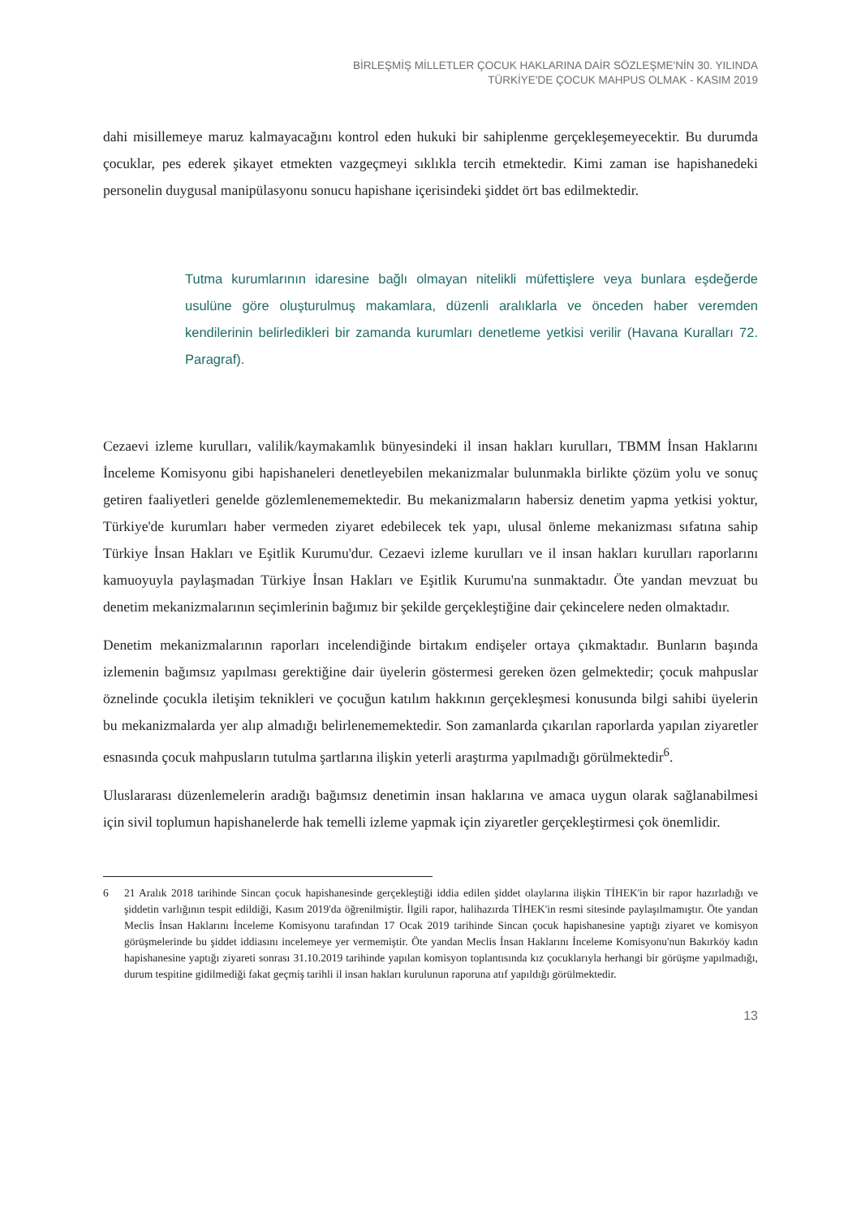BİRLEŞMİŞ MİLLETLER ÇOCUK HAKLARINA DAİR SÖZLEŞME'NİN 30. YILINDA
TÜRKİYE'DE ÇOCUK MAHPUS OLMAK - KASIM 2019
dahi misillemeye maruz kalmayacağını kontrol eden hukuki bir sahiplenme gerçekleşemeyecektir. Bu durumda çocuklar, pes ederek şikayet etmekten vazgeçmeyi sıklıkla tercih etmektedir. Kimi zaman ise hapishanedeki personelin duygusal manipülasyonu sonucu hapishane içerisindeki şiddet ört bas edilmektedir.
Tutma kurumlarının idaresine bağlı olmayan nitelikli müfettişlere veya bunlara eşdeğerde usulüne göre oluşturulmuş makamlara, düzenli aralıklarla ve önceden haber veremden kendilerinin belirledikleri bir zamanda kurumları denetleme yetkisi verilir (Havana Kuralları 72. Paragraf).
Cezaevi izleme kurulları, valilik/kaymakamlık bünyesindeki il insan hakları kurulları, TBMM İnsan Haklarını İnceleme Komisyonu gibi hapishaneleri denetleyebilen mekanizmalar bulunmakla birlikte çözüm yolu ve sonuç getiren faaliyetleri genelde gözlemlenememektedir. Bu mekanizmaların habersiz denetim yapma yetkisi yoktur, Türkiye'de kurumları haber vermeden ziyaret edebilecek tek yapı, ulusal önleme mekanizması sıfatına sahip Türkiye İnsan Hakları ve Eşitlik Kurumu'dur. Cezaevi izleme kurulları ve il insan hakları kurulları raporlarını kamuoyuyla paylaşmadan Türkiye İnsan Hakları ve Eşitlik Kurumu'na sunmaktadır. Öte yandan mevzuat bu denetim mekanizmalarının seçimlerinin bağımız bir şekilde gerçekleştiğine dair çekincelere neden olmaktadır.
Denetim mekanizmalarının raporları incelendiğinde birtakım endişeler ortaya çıkmaktadır. Bunların başında izlemenin bağımsız yapılması gerektiğine dair üyelerin göstermesi gereken özen gelmektedir; çocuk mahpuslar öznelinde çocukla iletişim teknikleri ve çocuğun katılım hakkının gerçekleşmesi konusunda bilgi sahibi üyelerin bu mekanizmalarda yer alıp almadığı belirlenememektedir. Son zamanlarda çıkarılan raporlarda yapılan ziyaretler esnasında çocuk mahpusların tutulma şartlarına ilişkin yeterli araştırma yapılmadığı görülmektedir<sup>6</sup>.
Uluslararası düzenlemelerin aradığı bağımsız denetimin insan haklarına ve amaca uygun olarak sağlanabilmesi için sivil toplumun hapishanelerde hak temelli izleme yapmak için ziyaretler gerçekleştirmesi çok önemlidir.
6 21 Aralık 2018 tarihinde Sincan çocuk hapishanesinde gerçekleştiği iddia edilen şiddet olaylarına ilişkin TİHEK'in bir rapor hazırladığı ve şiddetin varlığının tespit edildiği, Kasım 2019'da öğrenilmiştir. İlgili rapor, halihazırda TİHEK'in resmi sitesinde paylaşılmamıştır. Öte yandan Meclis İnsan Haklarını İnceleme Komisyonu tarafından 17 Ocak 2019 tarihinde Sincan çocuk hapishanesine yaptığı ziyaret ve komisyon görüşmelerinde bu şiddet iddiasını incelemeye yer vermemiştir. Öte yandan Meclis İnsan Haklarını İnceleme Komisyonu'nun Bakırköy kadın hapishanesine yaptığı ziyareti sonrası 31.10.2019 tarihinde yapılan komisyon toplantısında kız çocuklarıyla herhangi bir görüşme yapılmadığı, durum tespitine gidilmediği fakat geçmiş tarihli il insan hakları kurulunun raporuna atıf yapıldığı görülmektedir.
13